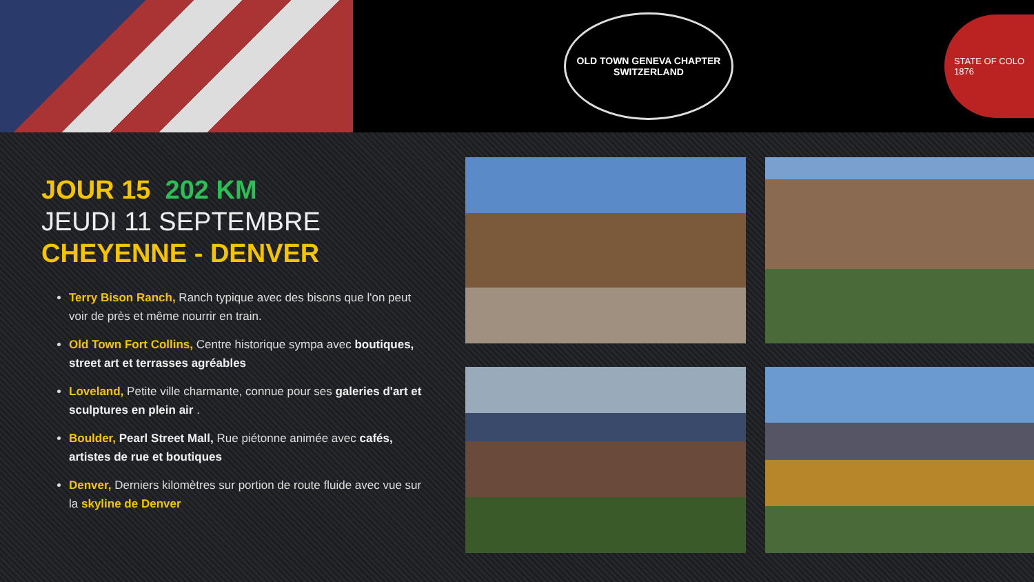OLD TOWN GENEVA CHAPTER
SWITZERLAND
STATE OF COLO
1876
JOUR 15 202 KM
JEUDI 11 SEPTEMBRE
CHEYENNE - DENVER
Terry Bison Ranch, Ranch typique avec des bisons que l'on peut voir de près et même nourrir en train.
Old Town Fort Collins, Centre historique sympa avec boutiques, street art et terrasses agréables
Loveland, Petite ville charmante, connue pour ses galeries d'art et sculptures en plein air .
Boulder, Pearl Street Mall, Rue piétonne animée avec cafés, artistes de rue et boutiques
Denver, Derniers kilomètres sur portion de route fluide avec vue sur la skyline de Denver